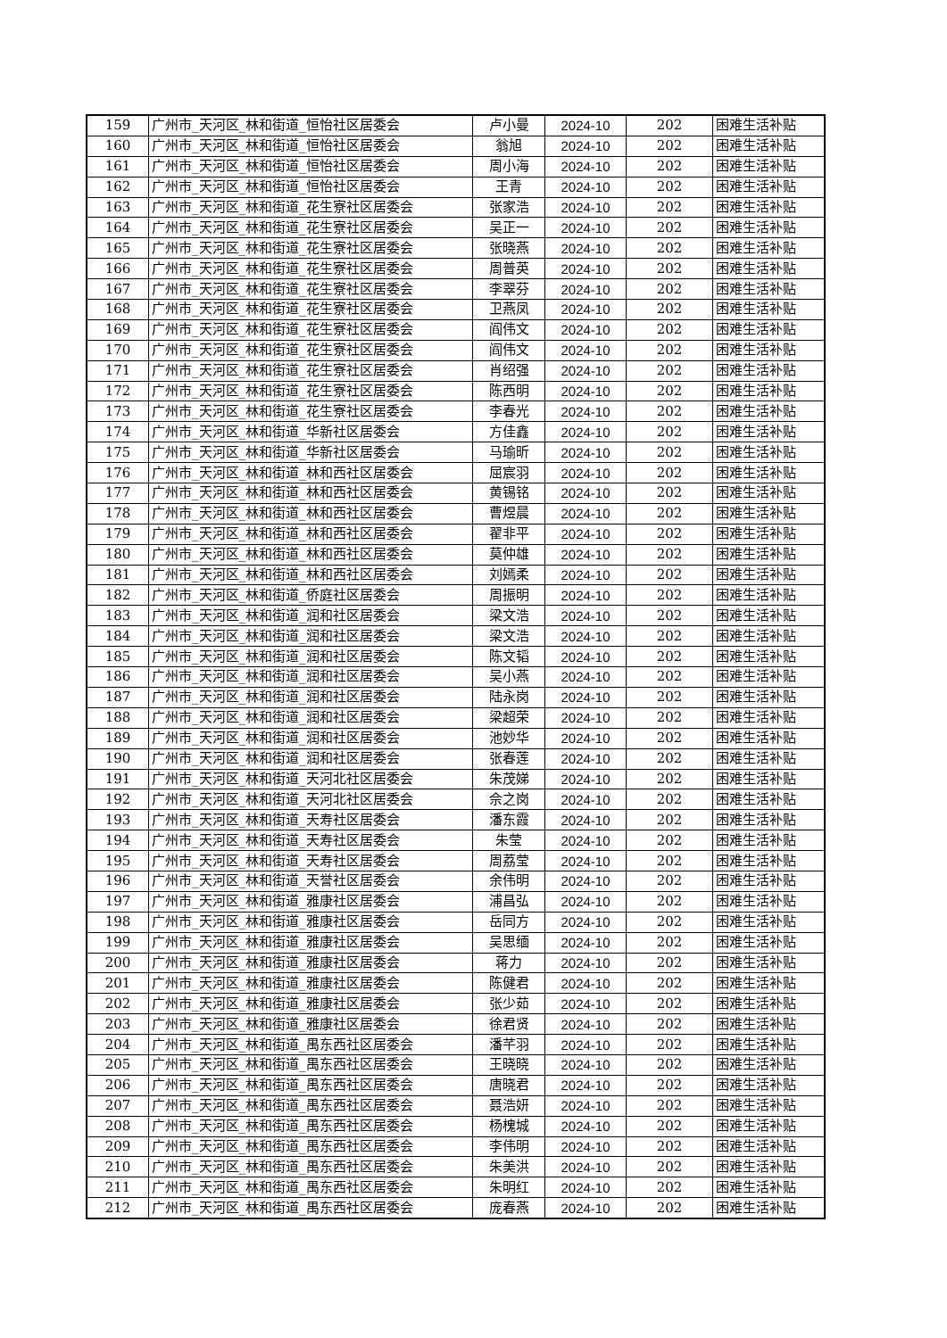| 159 | 广州市_天河区_林和街道_恒怡社区居委会 | 卢小曼 | 2024-10 | 202 | 困难生活补贴 |
| 160 | 广州市_天河区_林和街道_恒怡社区居委会 | 翁旭 | 2024-10 | 202 | 困难生活补贴 |
| 161 | 广州市_天河区_林和街道_恒怡社区居委会 | 周小海 | 2024-10 | 202 | 困难生活补贴 |
| 162 | 广州市_天河区_林和街道_恒怡社区居委会 | 王青 | 2024-10 | 202 | 困难生活补贴 |
| 163 | 广州市_天河区_林和街道_花生寮社区居委会 | 张家浩 | 2024-10 | 202 | 困难生活补贴 |
| 164 | 广州市_天河区_林和街道_花生寮社区居委会 | 吴正一 | 2024-10 | 202 | 困难生活补贴 |
| 165 | 广州市_天河区_林和街道_花生寮社区居委会 | 张晓燕 | 2024-10 | 202 | 困难生活补贴 |
| 166 | 广州市_天河区_林和街道_花生寮社区居委会 | 周普英 | 2024-10 | 202 | 困难生活补贴 |
| 167 | 广州市_天河区_林和街道_花生寮社区居委会 | 李翠芬 | 2024-10 | 202 | 困难生活补贴 |
| 168 | 广州市_天河区_林和街道_花生寮社区居委会 | 卫燕凤 | 2024-10 | 202 | 困难生活补贴 |
| 169 | 广州市_天河区_林和街道_花生寮社区居委会 | 阎伟文 | 2024-10 | 202 | 困难生活补贴 |
| 170 | 广州市_天河区_林和街道_花生寮社区居委会 | 阎伟文 | 2024-10 | 202 | 困难生活补贴 |
| 171 | 广州市_天河区_林和街道_花生寮社区居委会 | 肖绍强 | 2024-10 | 202 | 困难生活补贴 |
| 172 | 广州市_天河区_林和街道_花生寮社区居委会 | 陈西明 | 2024-10 | 202 | 困难生活补贴 |
| 173 | 广州市_天河区_林和街道_花生寮社区居委会 | 李春光 | 2024-10 | 202 | 困难生活补贴 |
| 174 | 广州市_天河区_林和街道_华新社区居委会 | 方佳鑫 | 2024-10 | 202 | 困难生活补贴 |
| 175 | 广州市_天河区_林和街道_华新社区居委会 | 马瑜昕 | 2024-10 | 202 | 困难生活补贴 |
| 176 | 广州市_天河区_林和街道_林和西社区居委会 | 屈宸羽 | 2024-10 | 202 | 困难生活补贴 |
| 177 | 广州市_天河区_林和街道_林和西社区居委会 | 黄锡铭 | 2024-10 | 202 | 困难生活补贴 |
| 178 | 广州市_天河区_林和街道_林和西社区居委会 | 曹煜晨 | 2024-10 | 202 | 困难生活补贴 |
| 179 | 广州市_天河区_林和街道_林和西社区居委会 | 翟非平 | 2024-10 | 202 | 困难生活补贴 |
| 180 | 广州市_天河区_林和街道_林和西社区居委会 | 莫仲雄 | 2024-10 | 202 | 困难生活补贴 |
| 181 | 广州市_天河区_林和街道_林和西社区居委会 | 刘嫣柔 | 2024-10 | 202 | 困难生活补贴 |
| 182 | 广州市_天河区_林和街道_侨庭社区居委会 | 周振明 | 2024-10 | 202 | 困难生活补贴 |
| 183 | 广州市_天河区_林和街道_润和社区居委会 | 梁文浩 | 2024-10 | 202 | 困难生活补贴 |
| 184 | 广州市_天河区_林和街道_润和社区居委会 | 梁文浩 | 2024-10 | 202 | 困难生活补贴 |
| 185 | 广州市_天河区_林和街道_润和社区居委会 | 陈文韬 | 2024-10 | 202 | 困难生活补贴 |
| 186 | 广州市_天河区_林和街道_润和社区居委会 | 吴小燕 | 2024-10 | 202 | 困难生活补贴 |
| 187 | 广州市_天河区_林和街道_润和社区居委会 | 陆永岗 | 2024-10 | 202 | 困难生活补贴 |
| 188 | 广州市_天河区_林和街道_润和社区居委会 | 梁超荣 | 2024-10 | 202 | 困难生活补贴 |
| 189 | 广州市_天河区_林和街道_润和社区居委会 | 池妙华 | 2024-10 | 202 | 困难生活补贴 |
| 190 | 广州市_天河区_林和街道_润和社区居委会 | 张春莲 | 2024-10 | 202 | 困难生活补贴 |
| 191 | 广州市_天河区_林和街道_天河北社区居委会 | 朱茂娣 | 2024-10 | 202 | 困难生活补贴 |
| 192 | 广州市_天河区_林和街道_天河北社区居委会 | 佘之岗 | 2024-10 | 202 | 困难生活补贴 |
| 193 | 广州市_天河区_林和街道_天寿社区居委会 | 潘东霞 | 2024-10 | 202 | 困难生活补贴 |
| 194 | 广州市_天河区_林和街道_天寿社区居委会 | 朱莹 | 2024-10 | 202 | 困难生活补贴 |
| 195 | 广州市_天河区_林和街道_天寿社区居委会 | 周荔莹 | 2024-10 | 202 | 困难生活补贴 |
| 196 | 广州市_天河区_林和街道_天誉社区居委会 | 余伟明 | 2024-10 | 202 | 困难生活补贴 |
| 197 | 广州市_天河区_林和街道_雅康社区居委会 | 浦昌弘 | 2024-10 | 202 | 困难生活补贴 |
| 198 | 广州市_天河区_林和街道_雅康社区居委会 | 岳同方 | 2024-10 | 202 | 困难生活补贴 |
| 199 | 广州市_天河区_林和街道_雅康社区居委会 | 吴思缅 | 2024-10 | 202 | 困难生活补贴 |
| 200 | 广州市_天河区_林和街道_雅康社区居委会 | 蒋力 | 2024-10 | 202 | 困难生活补贴 |
| 201 | 广州市_天河区_林和街道_雅康社区居委会 | 陈健君 | 2024-10 | 202 | 困难生活补贴 |
| 202 | 广州市_天河区_林和街道_雅康社区居委会 | 张少茹 | 2024-10 | 202 | 困难生活补贴 |
| 203 | 广州市_天河区_林和街道_雅康社区居委会 | 徐君贤 | 2024-10 | 202 | 困难生活补贴 |
| 204 | 广州市_天河区_林和街道_禺东西社区居委会 | 潘芊羽 | 2024-10 | 202 | 困难生活补贴 |
| 205 | 广州市_天河区_林和街道_禺东西社区居委会 | 王晓晓 | 2024-10 | 202 | 困难生活补贴 |
| 206 | 广州市_天河区_林和街道_禺东西社区居委会 | 唐晓君 | 2024-10 | 202 | 困难生活补贴 |
| 207 | 广州市_天河区_林和街道_禺东西社区居委会 | 聂浩妍 | 2024-10 | 202 | 困难生活补贴 |
| 208 | 广州市_天河区_林和街道_禺东西社区居委会 | 杨槐城 | 2024-10 | 202 | 困难生活补贴 |
| 209 | 广州市_天河区_林和街道_禺东西社区居委会 | 李伟明 | 2024-10 | 202 | 困难生活补贴 |
| 210 | 广州市_天河区_林和街道_禺东西社区居委会 | 朱美洪 | 2024-10 | 202 | 困难生活补贴 |
| 211 | 广州市_天河区_林和街道_禺东西社区居委会 | 朱明红 | 2024-10 | 202 | 困难生活补贴 |
| 212 | 广州市_天河区_林和街道_禺东西社区居委会 | 庞春燕 | 2024-10 | 202 | 困难生活补贴 |